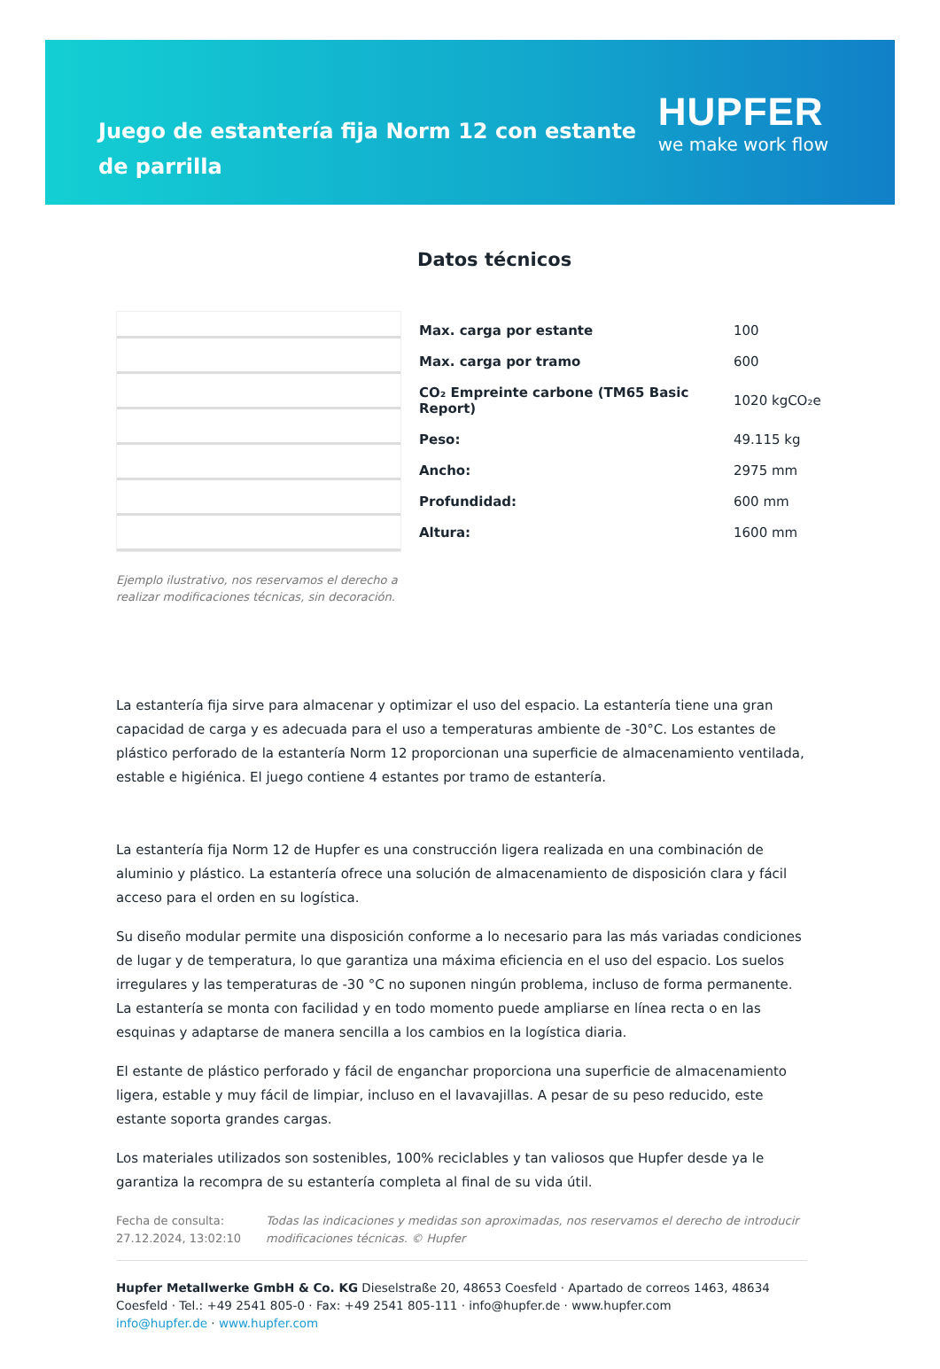Juego de estantería fija Norm 12 con estante de parrilla
HUPFER
we make work flow
Ejemplo ilustrativo, nos reservamos el derecho a realizar modificaciones técnicas, sin decoración.
Datos técnicos
| Max. carga por estante | 100 |
| Max. carga por tramo | 600 |
| CO₂ Empreinte carbone (TM65 Basic Report) | 1020 kgCO₂e |
| Peso: | 49.115 kg |
| Ancho: | 2975 mm |
| Profundidad: | 600 mm |
| Altura: | 1600 mm |
La estantería fija sirve para almacenar y optimizar el uso del espacio. La estantería tiene una gran capacidad de carga y es adecuada para el uso a temperaturas ambiente de -30°C. Los estantes de plástico perforado de la estantería Norm 12 proporcionan una superficie de almacenamiento ventilada, estable e higiénica. El juego contiene 4 estantes por tramo de estantería.
La estantería fija Norm 12 de Hupfer es una construcción ligera realizada en una combinación de aluminio y plástico. La estantería ofrece una solución de almacenamiento de disposición clara y fácil acceso para el orden en su logística.
Su diseño modular permite una disposición conforme a lo necesario para las más variadas condiciones de lugar y de temperatura, lo que garantiza una máxima eficiencia en el uso del espacio. Los suelos irregulares y las temperaturas de -30 °C no suponen ningún problema, incluso de forma permanente. La estantería se monta con facilidad y en todo momento puede ampliarse en línea recta o en las esquinas y adaptarse de manera sencilla a los cambios en la logística diaria.
El estante de plástico perforado y fácil de enganchar proporciona una superficie de almacenamiento ligera, estable y muy fácil de limpiar, incluso en el lavavajillas. A pesar de su peso reducido, este estante soporta grandes cargas.
Los materiales utilizados son sostenibles, 100% reciclables y tan valiosos que Hupfer desde ya le garantiza la recompra de su estantería completa al final de su vida útil.
Fecha de consulta: 27.12.2024, 13:02:10
Todas las indicaciones y medidas son aproximadas, nos reservamos el derecho de introducir modificaciones técnicas. © Hupfer
Hupfer Metallwerke GmbH & Co. KG Dieselstraße 20, 48653 Coesfeld · Apartado de correos 1463, 48634 Coesfeld · Tel.: +49 2541 805-0 · Fax: +49 2541 805-111 · info@hupfer.de · www.hupfer.com
info@hupfer.de · www.hupfer.com